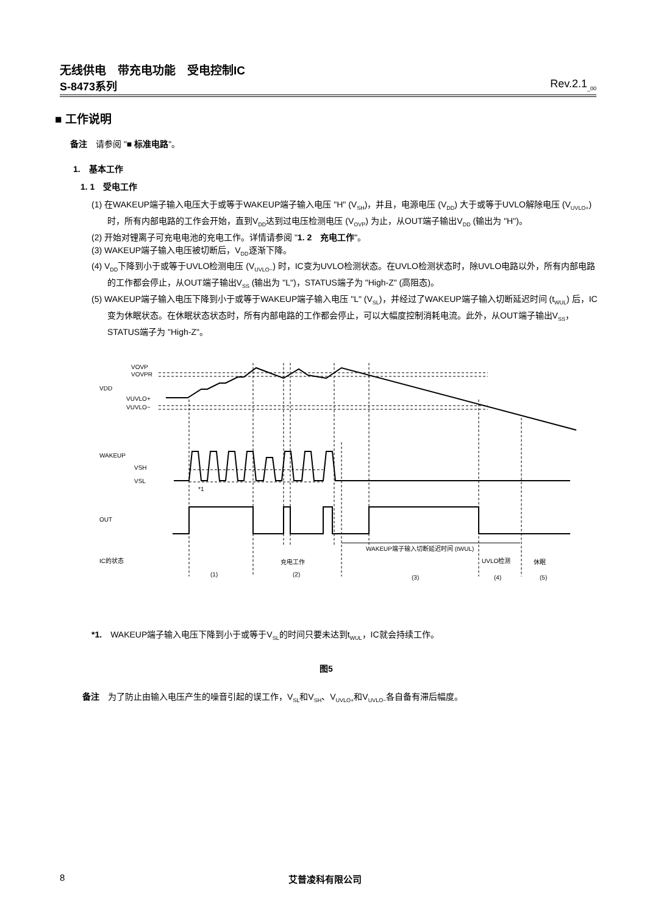无线供电　带充电功能　受电控制IC
S-8473系列 Rev.2.1<sub>_00</sub>
■ 工作说明
备注　请参阅 "■ 标准电路"。
1.　基本工作
1. 1　受电工作
(1) 在WAKEUP端子输入电压大于或等于WAKEUP端子输入电压 "H" (V<sub>SH</sub>)，并且，电源电压 (V<sub>DD</sub>) 大于或等于UVLO解除电压 (V<sub>UVLO+</sub>) 时，所有内部电路的工作会开始，直到V<sub>DD</sub>达到过电压检测电压 (V<sub>OVP</sub>) 为止，从OUT端子输出V<sub>DD</sub> (输出为 "H")。
(2) 开始对锂离子可充电电池的充电工作。详情请参阅 "1. 2　充电工作"。
(3) WAKEUP端子输入电压被切断后，V<sub>DD</sub>逐渐下降。
(4) V<sub>DD</sub>下降到小于或等于UVLO检测电压 (V<sub>UVLO−</sub>) 时，IC变为UVLO检测状态。在UVLO检测状态时，除UVLO电路以外，所有内部电路的工作都会停止，从OUT端子输出V<sub>SS</sub> (输出为 "L")，STATUS端子为 "High-Z" (高阻态)。
(5) WAKEUP端子输入电压下降到小于或等于WAKEUP端子输入电压 "L" (V<sub>SL</sub>)，并经过了WAKEUP端子输入切断延迟时间 (t<sub>WUL</sub>) 后，IC变为休眠状态。在休眠状态状态时，所有内部电路的工作都会停止，可以大幅度控制消耗电流。此外，从OUT端子输出V<sub>SS</sub>，STATUS端子为 "High-Z"。
VOVP
VOVPR
VDD
VUVLO+
VUVLO−
WAKEUP
VSH
VSL
*1
OUT
WAKEUP端子输入切断延迟时间 (tWUL)
IC的状态
充电工作
UVLO检测
休眠
(1)
(2)
(3)
(4)
(5)
*1.　WAKEUP端子输入电压下降到小于或等于V<sub>SL</sub>的时间只要未达到t<sub>WUL</sub>，IC就会持续工作。
图5
备注　为了防止由输入电压产生的噪音引起的误工作，V<sub>SL</sub>和V<sub>SH</sub>、V<sub>UVLO+</sub>和V<sub>UVLO−</sub>各自备有滞后幅度。
8 艾普凌科有限公司